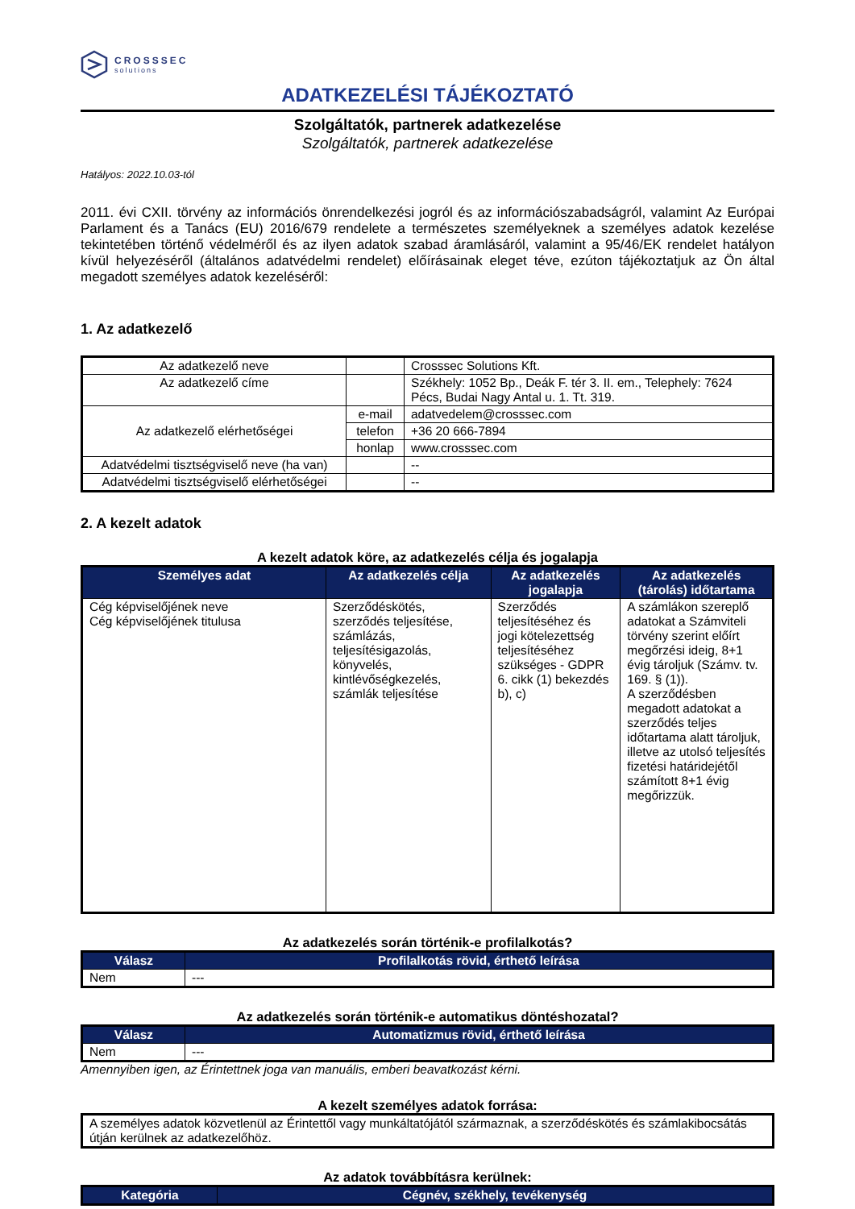CROSSSEC
solutions
ADATKEZELÉSI TÁJÉKOZTATÓ
Szolgáltatók, partnerek adatkezelése
Szolgáltatók, partnerek adatkezelése
Hatályos: 2022.10.03-tól
2011. évi CXII. törvény az információs önrendelkezési jogról és az információszabadságról, valamint Az Európai Parlament és a Tanács (EU) 2016/679 rendelete a természetes személyeknek a személyes adatok kezelése tekintetében történő védelméről és az ilyen adatok szabad áramlásáról, valamint a 95/46/EK rendelet hatályon kívül helyezéséről (általános adatvédelmi rendelet) előírásainak eleget téve, ezúton tájékoztatjuk az Ön által megadott személyes adatok kezeléséről:
1. Az adatkezelő
| Az adatkezelő neve | | Crosssec Solutions Kft. |
| Az adatkezelő címe | | Székhely: 1052 Bp., Deák F. tér 3. II. em., Telephely: 7624 Pécs, Budai Nagy Antal u. 1. Tt. 319. |
| Az adatkezelő elérhetőségei | e-mail | adatvedelem@crosssec.com |
| | telefon | +36 20 666-7894 |
| | honlap | www.crosssec.com |
| Adatvédelmi tisztségviselő neve (ha van) | | -- |
| Adatvédelmi tisztségviselő elérhetőségei | | -- |
2. A kezelt adatok
A kezelt adatok köre, az adatkezelés célja és jogalapja
| Személyes adat | Az adatkezelés célja | Az adatkezelés jogalapja | Az adatkezelés (tárolás) időtartama |
| --- | --- | --- | --- |
| Cég képviselőjének neve Cég képviselőjének titulusa | Szerződéskötés, szerződés teljesítése, számlázás, teljesítésigazolás, könyvelés, kintlévőségkezelés, számlák teljesítése | Szerződés teljesítéséhez és jogi kötelezettség teljesítéséhez szükséges - GDPR 6. cikk (1) bekezdés b), c) | A számlákon szereplő adatokat a Számviteli törvény szerint előírt megőrzési ideig, 8+1 évig tároljuk (Számv. tv. 169. § (1)). A szerződésben megadott adatokat a szerződés teljes időtartama alatt tároljuk, illetve az utolsó teljesítés fizetési határidejétől számított 8+1 évig megőrizzük. |
Az adatkezelés során történik-e profilalkotás?
| Válasz | Profilalkotás rövid, érthető leírása |
| --- | --- |
| Nem | --- |
Az adatkezelés során történik-e automatikus döntéshozatal?
| Válasz | Automatizmus rövid, érthető leírása |
| --- | --- |
| Nem | --- |
Amennyiben igen, az Érintettnek joga van manuális, emberi beavatkozást kérni.
A kezelt személyes adatok forrása:
| A személyes adatok közvetlenül az Érintettől vagy munkáltatójától származnak, a szerződéskötés és számlakibocsátás útján kerülnek az adatkezelőhöz. |
Az adatok továbbításra kerülnek:
| Kategória | Cégnév, székhely, tevékenység |
| --- | --- |